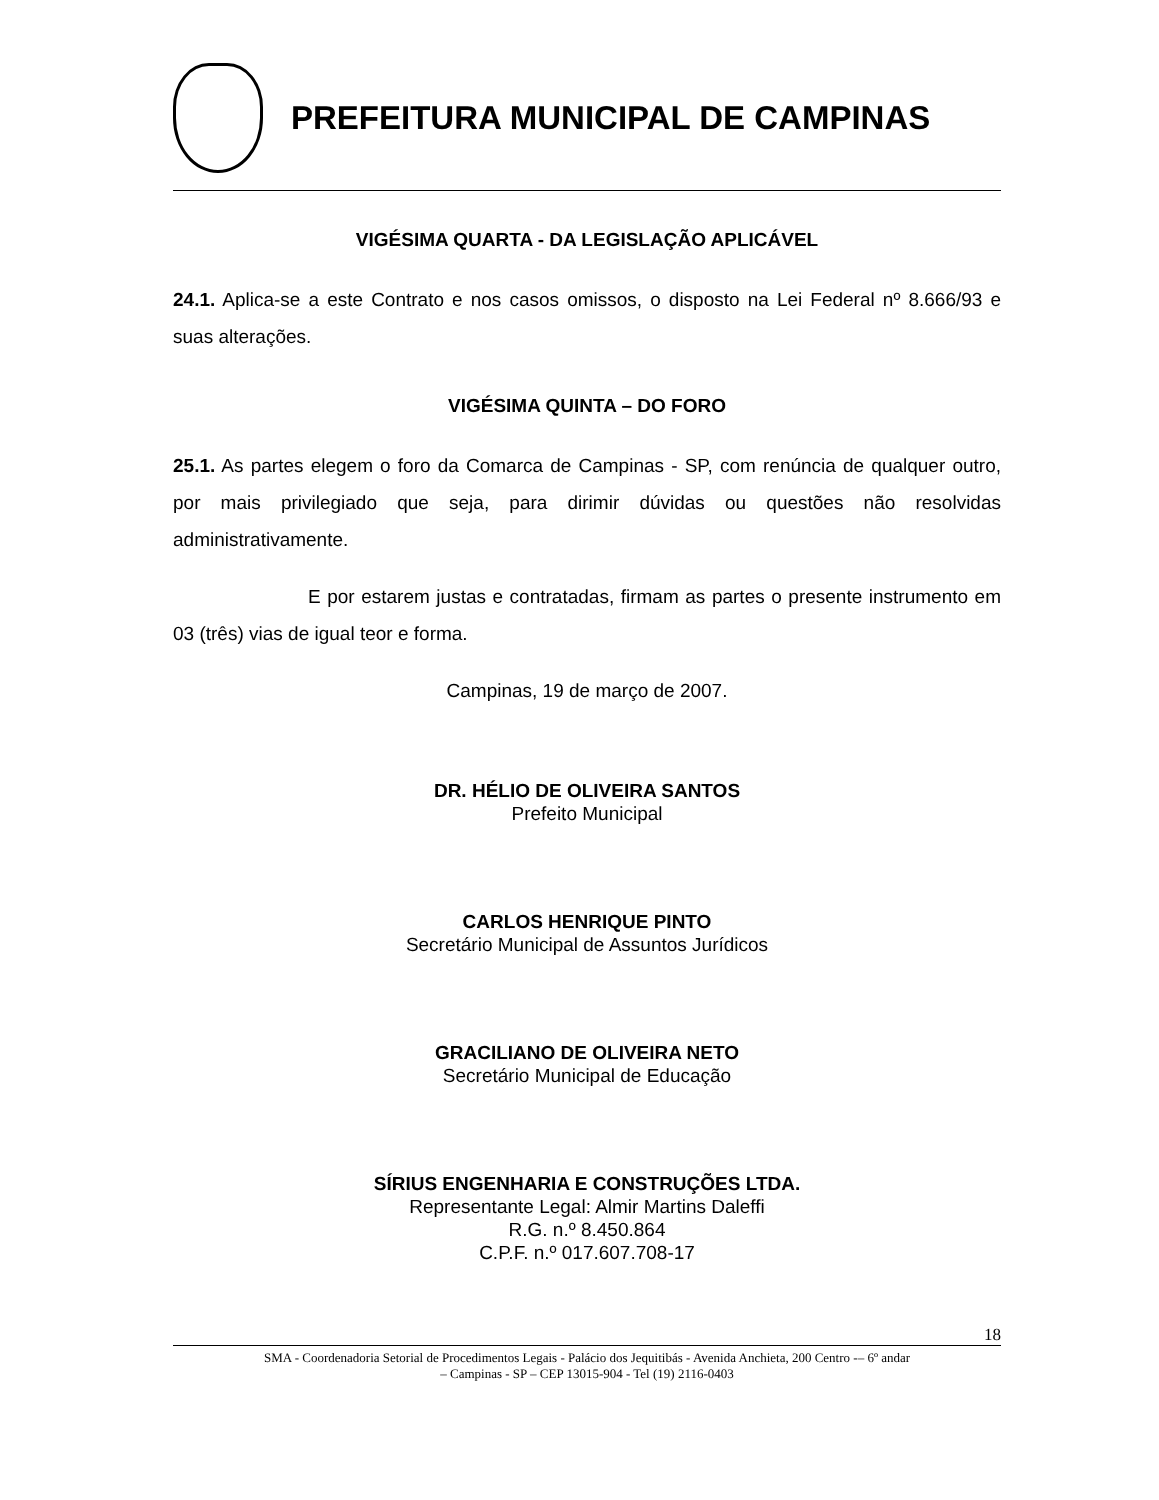PREFEITURA MUNICIPAL DE CAMPINAS
VIGÉSIMA QUARTA - DA LEGISLAÇÃO APLICÁVEL
24.1. Aplica-se a este Contrato e nos casos omissos, o disposto na Lei Federal nº 8.666/93 e suas alterações.
VIGÉSIMA QUINTA – DO FORO
25.1. As partes elegem o foro da Comarca de Campinas - SP, com renúncia de qualquer outro, por mais privilegiado que seja, para dirimir dúvidas ou questões não resolvidas administrativamente.
E por estarem justas e contratadas, firmam as partes o presente instrumento em 03 (três) vias de igual teor e forma.
Campinas, 19 de março de 2007.
DR. HÉLIO DE OLIVEIRA SANTOS
Prefeito Municipal
CARLOS HENRIQUE PINTO
Secretário Municipal de Assuntos Jurídicos
GRACILIANO DE OLIVEIRA NETO
Secretário Municipal de Educação
SÍRIUS ENGENHARIA E CONSTRUÇÕES LTDA.
Representante Legal: Almir Martins Daleffi
R.G. n.º 8.450.864
C.P.F. n.º 017.607.708-17
18
SMA - Coordenadoria Setorial de Procedimentos Legais - Palácio dos Jequitibás - Avenida Anchieta, 200 Centro -– 6º andar
– Campinas - SP – CEP 13015-904 - Tel (19) 2116-0403